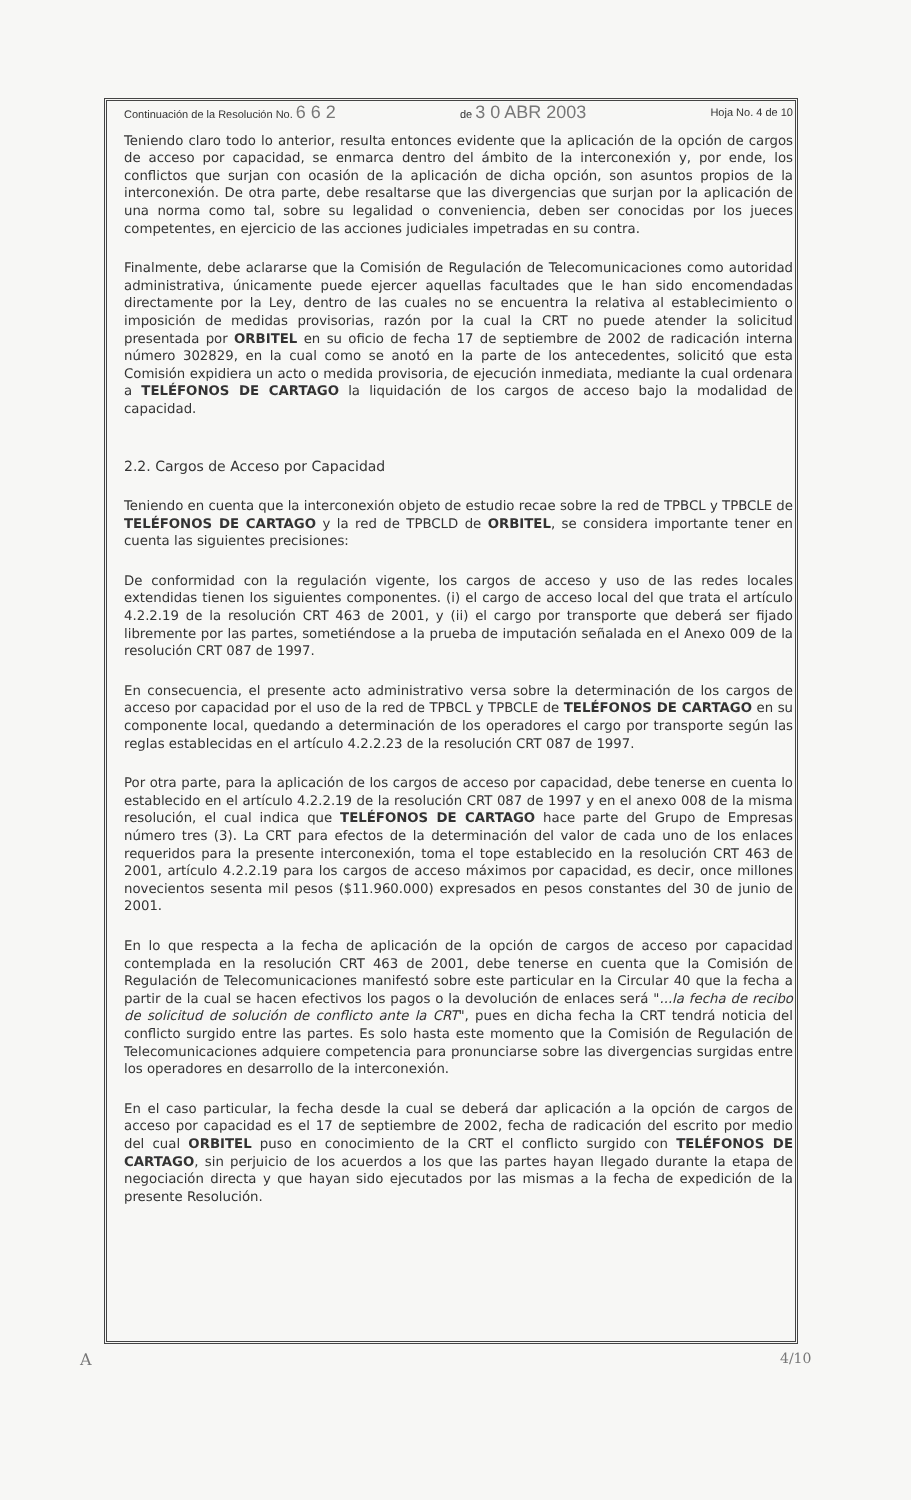Continuación de la Resolución No. 6 6 2 de 3 0 ABR 2003 Hoja No. 4 de 10
Teniendo claro todo lo anterior, resulta entonces evidente que la aplicación de la opción de cargos de acceso por capacidad, se enmarca dentro del ámbito de la interconexión y, por ende, los conflictos que surjan con ocasión de la aplicación de dicha opción, son asuntos propios de la interconexión. De otra parte, debe resaltarse que las divergencias que surjan por la aplicación de una norma como tal, sobre su legalidad o conveniencia, deben ser conocidas por los jueces competentes, en ejercicio de las acciones judiciales impetradas en su contra.
Finalmente, debe aclararse que la Comisión de Regulación de Telecomunicaciones como autoridad administrativa, únicamente puede ejercer aquellas facultades que le han sido encomendadas directamente por la Ley, dentro de las cuales no se encuentra la relativa al establecimiento o imposición de medidas provisorias, razón por la cual la CRT no puede atender la solicitud presentada por ORBITEL en su oficio de fecha 17 de septiembre de 2002 de radicación interna número 302829, en la cual como se anotó en la parte de los antecedentes, solicitó que esta Comisión expidiera un acto o medida provisoria, de ejecución inmediata, mediante la cual ordenara a TELÉFONOS DE CARTAGO la liquidación de los cargos de acceso bajo la modalidad de capacidad.
2.2. Cargos de Acceso por Capacidad
Teniendo en cuenta que la interconexión objeto de estudio recae sobre la red de TPBCL y TPBCLE de TELÉFONOS DE CARTAGO y la red de TPBCLD de ORBITEL, se considera importante tener en cuenta las siguientes precisiones:
De conformidad con la regulación vigente, los cargos de acceso y uso de las redes locales extendidas tienen los siguientes componentes. (i) el cargo de acceso local del que trata el artículo 4.2.2.19 de la resolución CRT 463 de 2001, y (ii) el cargo por transporte que deberá ser fijado libremente por las partes, sometiéndose a la prueba de imputación señalada en el Anexo 009 de la resolución CRT 087 de 1997.
En consecuencia, el presente acto administrativo versa sobre la determinación de los cargos de acceso por capacidad por el uso de la red de TPBCL y TPBCLE de TELÉFONOS DE CARTAGO en su componente local, quedando a determinación de los operadores el cargo por transporte según las reglas establecidas en el artículo 4.2.2.23 de la resolución CRT 087 de 1997.
Por otra parte, para la aplicación de los cargos de acceso por capacidad, debe tenerse en cuenta lo establecido en el artículo 4.2.2.19 de la resolución CRT 087 de 1997 y en el anexo 008 de la misma resolución, el cual indica que TELÉFONOS DE CARTAGO hace parte del Grupo de Empresas número tres (3). La CRT para efectos de la determinación del valor de cada uno de los enlaces requeridos para la presente interconexión, toma el tope establecido en la resolución CRT 463 de 2001, artículo 4.2.2.19 para los cargos de acceso máximos por capacidad, es decir, once millones novecientos sesenta mil pesos ($11.960.000) expresados en pesos constantes del 30 de junio de 2001.
En lo que respecta a la fecha de aplicación de la opción de cargos de acceso por capacidad contemplada en la resolución CRT 463 de 2001, debe tenerse en cuenta que la Comisión de Regulación de Telecomunicaciones manifestó sobre este particular en la Circular 40 que la fecha a partir de la cual se hacen efectivos los pagos o la devolución de enlaces será "...la fecha de recibo de solicitud de solución de conflicto ante la CRT", pues en dicha fecha la CRT tendrá noticia del conflicto surgido entre las partes. Es solo hasta este momento que la Comisión de Regulación de Telecomunicaciones adquiere competencia para pronunciarse sobre las divergencias surgidas entre los operadores en desarrollo de la interconexión.
En el caso particular, la fecha desde la cual se deberá dar aplicación a la opción de cargos de acceso por capacidad es el 17 de septiembre de 2002, fecha de radicación del escrito por medio del cual ORBITEL puso en conocimiento de la CRT el conflicto surgido con TELÉFONOS DE CARTAGO, sin perjuicio de los acuerdos a los que las partes hayan llegado durante la etapa de negociación directa y que hayan sido ejecutados por las mismas a la fecha de expedición de la presente Resolución.
A 4/10